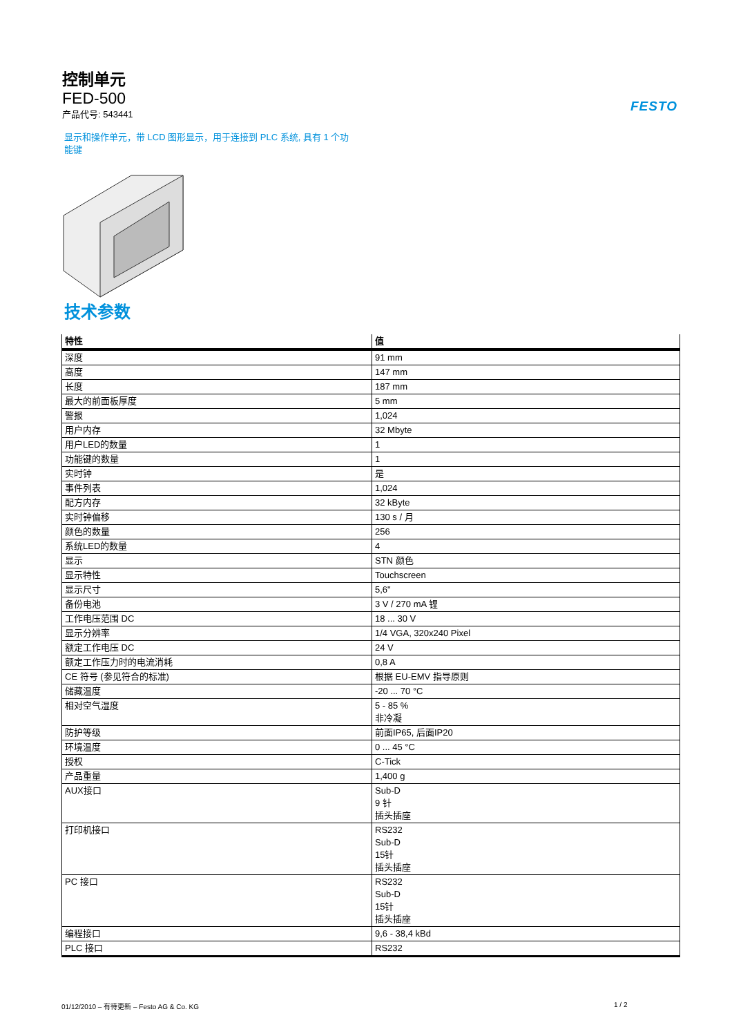控制单元
FED-500
产品代号: 543441
FESTO
显示和操作单元，带 LCD 图形显示，用于连接到 PLC 系统, 具有 1 个功能键
技术参数
| 特性 | 值 |
| --- | --- |
| 深度 | 91 mm |
| 高度 | 147 mm |
| 长度 | 187 mm |
| 最大的前面板厚度 | 5 mm |
| 警报 | 1,024 |
| 用户内存 | 32 Mbyte |
| 用户LED的数量 | 1 |
| 功能键的数量 | 1 |
| 实时钟 | 是 |
| 事件列表 | 1,024 |
| 配方内存 | 32 kByte |
| 实时钟偏移 | 130 s / 月 |
| 颜色的数量 | 256 |
| 系统LED的数量 | 4 |
| 显示 | STN 颜色 |
| 显示特性 | Touchscreen |
| 显示尺寸 | 5,6" |
| 备份电池 | 3 V / 270 mA 锂 |
| 工作电压范围 DC | 18 ... 30 V |
| 显示分辨率 | 1/4 VGA, 320x240 Pixel |
| 额定工作电压 DC | 24 V |
| 额定工作压力时的电流消耗 | 0,8 A |
| CE 符号 (参见符合的标准) | 根据 EU-EMV 指导原则 |
| 储藏温度 | -20 ... 70 °C |
| 相对空气湿度 | 5 - 85 % 非冷凝 |
| 防护等级 | 前面IP65, 后面IP20 |
| 环境温度 | 0 ... 45 °C |
| 授权 | C-Tick |
| 产品重量 | 1,400 g |
| AUX接口 | Sub-D 9 针 插头插座 |
| 打印机接口 | RS232 Sub-D 15针 插头插座 |
| PC 接口 | RS232 Sub-D 15针 插头插座 |
| 编程接口 | 9,6 - 38,4 kBd |
| PLC 接口 | RS232 |
01/12/2010 – 有待更新 – Festo AG & Co. KG
1 / 2